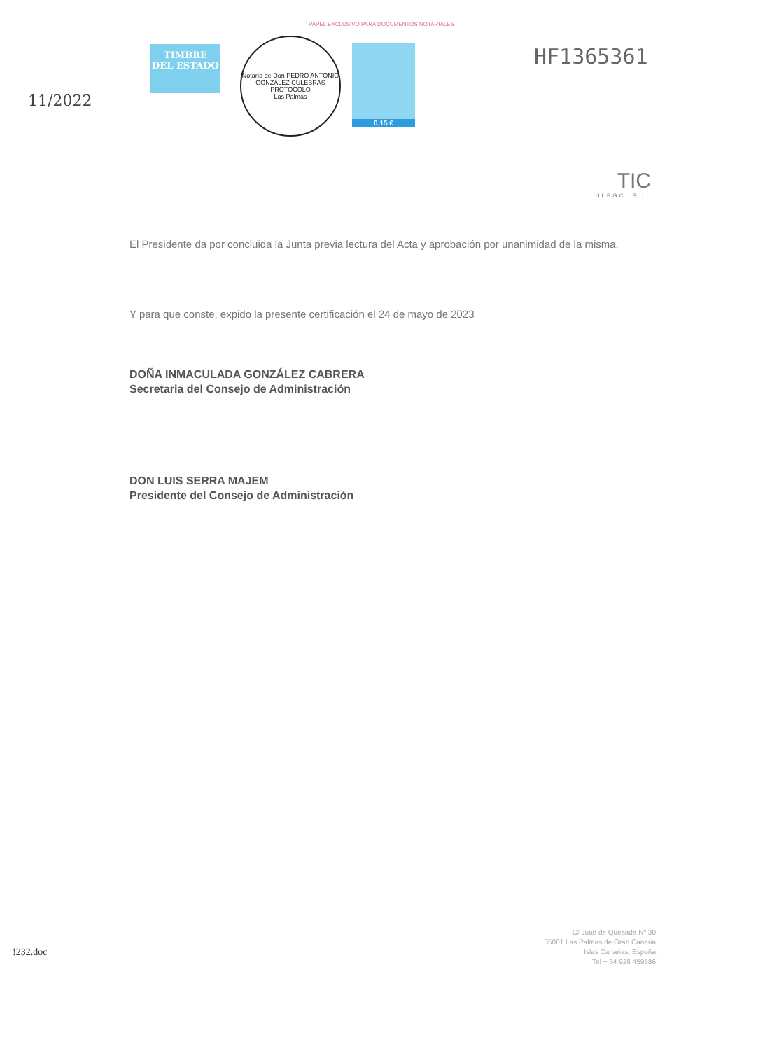PAPEL EXCLUSIVO PARA DOCUMENTOS NOTARIALES
11/2022
TIMBRE
DEL ESTADO
Notaría de Don PEDRO ANTONIO GONZÁLEZ CULEBRAS
PROTOCOLO
- Las Palmas -
0,15 €
HF1365361
TIC
ULPGC, S.L.
El Presidente da por concluida la Junta previa lectura del Acta y aprobación por unanimidad de la misma.
Y para que conste, expido la presente certificación el 24 de mayo de 2023
DOÑA INMACULADA GONZÁLEZ CABRERA
Secretaria del Consejo de Administración
DON LUIS SERRA MAJEM
Presidente del Consejo de Administración
!232.doc
C/ Juan de Quesada Nº 30
35001 Las Palmas de Gran Canaria
Islas Canarias, España
Tel + 34 928 459586